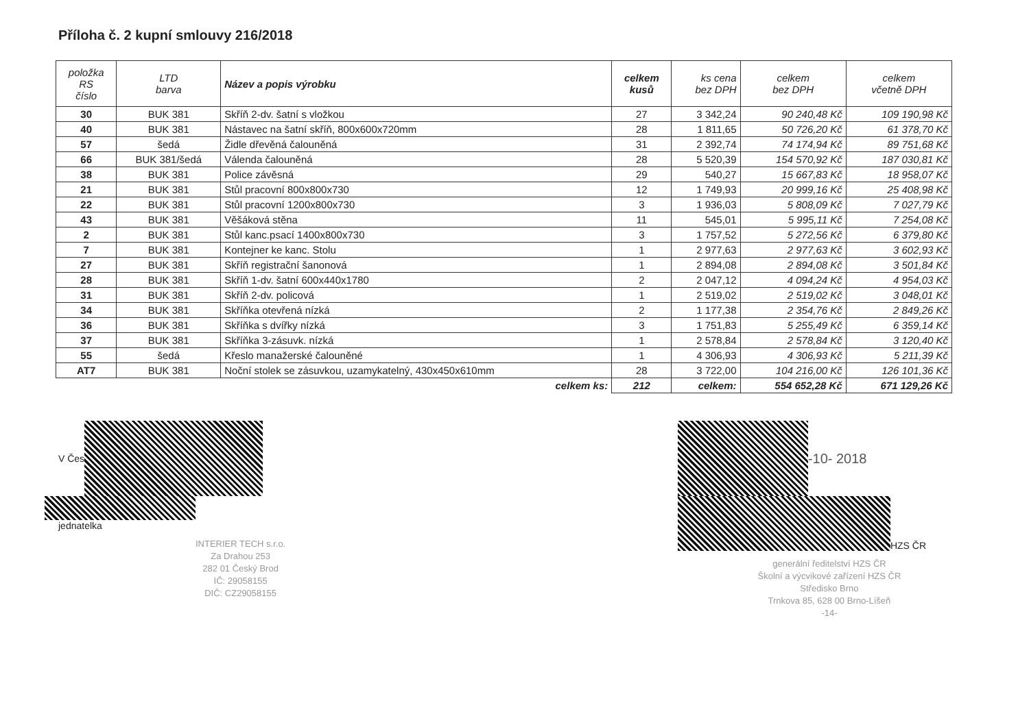Příloha č. 2 kupní smlouvy 216/2018
| položka RS číslo | LTD barva | Název a popis výrobku | celkem kusů | ks cena bez DPH | celkem bez DPH | celkem včetně DPH |
| --- | --- | --- | --- | --- | --- | --- |
| 30 | BUK 381 | Skříň 2-dv. šatní s vložkou | 27 | 3 342,24 | 90 240,48 Kč | 109 190,98 Kč |
| 40 | BUK 381 | Nástavec na šatní skříň, 800x600x720mm | 28 | 1 811,65 | 50 726,20 Kč | 61 378,70 Kč |
| 57 | šedá | Židle dřevěná čalouněná | 31 | 2 392,74 | 74 174,94 Kč | 89 751,68 Kč |
| 66 | BUK 381/šedá | Válenda čalouněná | 28 | 5 520,39 | 154 570,92 Kč | 187 030,81 Kč |
| 38 | BUK 381 | Police závěsná | 29 | 540,27 | 15 667,83 Kč | 18 958,07 Kč |
| 21 | BUK 381 | Stůl pracovní 800x800x730 | 12 | 1 749,93 | 20 999,16 Kč | 25 408,98 Kč |
| 22 | BUK 381 | Stůl pracovní 1200x800x730 | 3 | 1 936,03 | 5 808,09 Kč | 7 027,79 Kč |
| 43 | BUK 381 | Věšáková stěna | 11 | 545,01 | 5 995,11 Kč | 7 254,08 Kč |
| 2 | BUK 381 | Stůl kanc.psací 1400x800x730 | 3 | 1 757,52 | 5 272,56 Kč | 6 379,80 Kč |
| 7 | BUK 381 | Kontejner ke kanc. Stolu | 1 | 2 977,63 | 2 977,63 Kč | 3 602,93 Kč |
| 27 | BUK 381 | Skříň registrační šanonová | 1 | 2 894,08 | 2 894,08 Kč | 3 501,84 Kč |
| 28 | BUK 381 | Skříň 1-dv. šatní 600x440x1780 | 2 | 2 047,12 | 4 094,24 Kč | 4 954,03 Kč |
| 31 | BUK 381 | Skříň 2-dv. policová | 1 | 2 519,02 | 2 519,02 Kč | 3 048,01 Kč |
| 34 | BUK 381 | Skříňka otevřená nízká | 2 | 1 177,38 | 2 354,76 Kč | 2 849,26 Kč |
| 36 | BUK 381 | Skříňka s dvířky nízká | 3 | 1 751,83 | 5 255,49 Kč | 6 359,14 Kč |
| 37 | BUK 381 | Skříňka 3-zásuvk. nízká | 1 | 2 578,84 | 2 578,84 Kč | 3 120,40 Kč |
| 55 | šedá | Křeslo manažerské čalouněné | 1 | 4 306,93 | 4 306,93 Kč | 5 211,39 Kč |
| AT7 | BUK 381 | Noční stolek se zásuvkou, uzamykatelný, 430x450x610mm | 28 | 3 722,00 | 104 216,00 Kč | 126 101,36 Kč |
| celkem ks: | | | 212 | celkem: | 554 652,28 Kč | 671 129,26 Kč |
V Čes
jednatelka
INTERIER TECH s.r.o.
Za Drahou 253
282 01 Český Brod
IČ: 29058155
DIČ: CZ29058155
-10- 2018
HZS ČR
generální ředitelství HZS ČR
Školní a výcvikové zařízení HZS ČR
Středisko Brno
Trnkova 85, 628 00 Brno-Líšeň
-14-